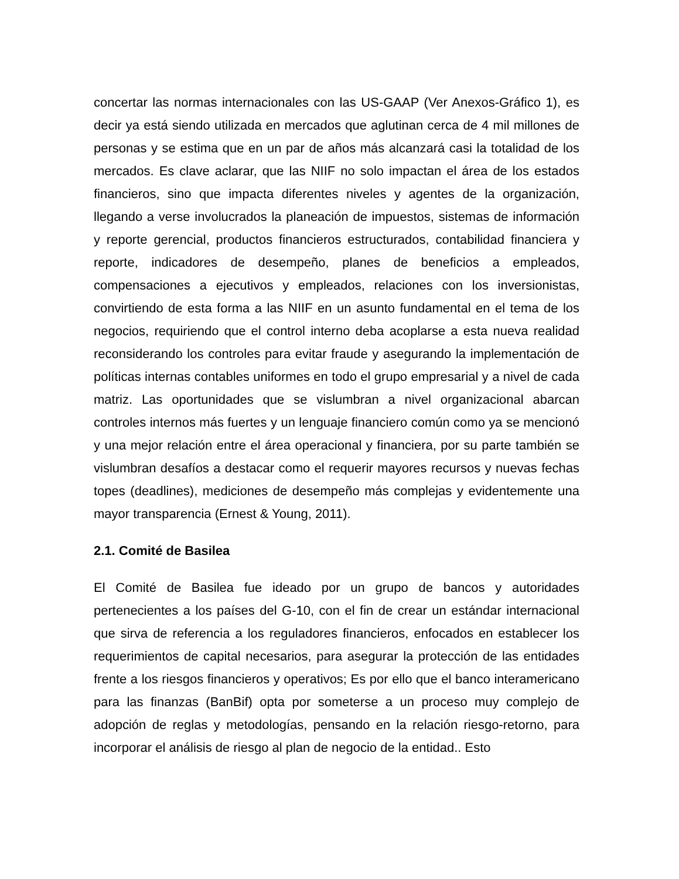concertar las normas internacionales con las US-GAAP (Ver Anexos-Gráfico 1), es decir ya está siendo utilizada en mercados que aglutinan cerca de 4 mil millones de personas y se estima que en un par de años más alcanzará casi la totalidad de los mercados. Es clave aclarar, que las NIIF no solo impactan el área de los estados financieros, sino que impacta diferentes niveles y agentes de la organización, llegando a verse involucrados la planeación de impuestos, sistemas de información y reporte gerencial, productos financieros estructurados, contabilidad financiera y reporte, indicadores de desempeño, planes de beneficios a empleados, compensaciones a ejecutivos y empleados, relaciones con los inversionistas, convirtiendo de esta forma a las NIIF en un asunto fundamental en el tema de los negocios, requiriendo que el control interno deba acoplarse a esta nueva realidad reconsiderando los controles para evitar fraude y asegurando la implementación de políticas internas contables uniformes en todo el grupo empresarial y a nivel de cada matriz. Las oportunidades que se vislumbran a nivel organizacional abarcan controles internos más fuertes y un lenguaje financiero común como ya se mencionó y una mejor relación entre el área operacional y financiera, por su parte también se vislumbran desafíos a destacar como el requerir mayores recursos y nuevas fechas topes (deadlines), mediciones de desempeño más complejas y evidentemente una mayor transparencia (Ernest & Young, 2011).
2.1. Comité de Basilea
El Comité de Basilea fue ideado por un grupo de bancos y autoridades pertenecientes a los países del G-10, con el fin de crear un estándar internacional que sirva de referencia a los reguladores financieros, enfocados en establecer los requerimientos de capital necesarios, para asegurar la protección de las entidades frente a los riesgos financieros y operativos; Es por ello que el banco interamericano para las finanzas (BanBif) opta por someterse a un proceso muy complejo de adopción de reglas y metodologías, pensando en la relación riesgo-retorno, para incorporar el análisis de riesgo al plan de negocio de la entidad.. Esto